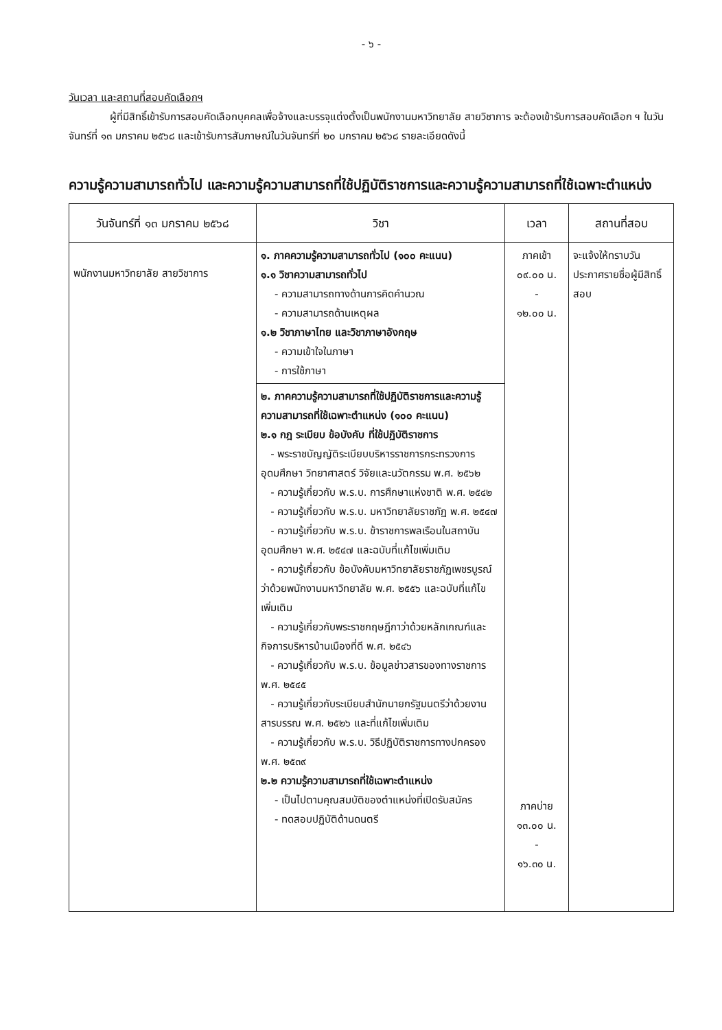- ๖ -
วันเวลา และสถานที่สอบคัดเลือกฯ
ผู้ที่มีสิทธิ์เข้ารับการสอบคัดเลือกบุคคลเพื่อจ้างและบรรจุแต่งตั้งเป็นพนักงานมหาวิทยาลัย สายวิชาการ จะต้องเข้ารับการสอบคัดเลือก ฯ ในวันจันทร์ที่ ๑๓ มกราคม ๒๕๖๘ และเข้ารับการสัมภาษณ์ในวันจันทร์ที่ ๒๐ มกราคม ๒๕๖๘ รายละเอียดดังนี้
ความรู้ความสามารถทั่วไป และความรู้ความสามารถที่ใช้ปฏิบัติราชการและความรู้ความสามารถที่ใช้เฉพาะตำแหน่ง
| วันจันทร์ที่ ๑๓ มกราคม ๒๕๖๘ | วิชา | เวลา | สถานที่สอบ |
| --- | --- | --- | --- |
| พนักงานมหาวิทยาลัย สายวิชาการ | ๑. ภาคความรู้ความสามารถทั่วไป (๑๐๐ คะแนน) ๑.๑ วิชาความสามารถทั่วไป - ความสามารถทางด้านการคิดคำนวณ - ความสามารถด้านเหตุผล ๑.๒ วิชาภาษาไทย และวิชาภาษาอังกฤษ - ความเข้าใจในภาษา - การใช้ภาษา | ภาคเช้า ๐๙.๐๐ น. - ๑๒.๐๐ น. ภาคบ่าย ๑๓.๐๐ น. - ๑๖.๓๐ น. | จะแจ้งให้ทราบวันประกาศรายชื่อผู้มีสิทธิ์สอบ |
| | ๒. ภาคความรู้ความสามารถที่ใช้ปฏิบัติราชการและความรู้ความสามารถที่ใช้เฉพาะตำแหน่ง (๑๐๐ คะแนน) ๒.๑ กฎ ระเบียบ ข้อบังคับ ที่ใช้ปฏิบัติราชการ - พระราชบัญญัติระเบียบบริหารราชการกระทรวงการอุดมศึกษา วิทยาศาสตร์ วิจัยและนวัตกรรม พ.ศ. ๒๕๖๒ - ความรู้เกี่ยวกับ พ.ร.บ. การศึกษาแห่งชาติ พ.ศ. ๒๕๔๒ - ความรู้เกี่ยวกับ พ.ร.บ. มหาวิทยาลัยราชภัฏ พ.ศ. ๒๕๔๗ - ความรู้เกี่ยวกับ พ.ร.บ. ข้าราชการพลเรือนในสถาบันอุดมศึกษา พ.ศ. ๒๕๔๗ และฉบับที่แก้ไขเพิ่มเติม - ความรู้เกี่ยวกับ ข้อบังคับมหาวิทยาลัยราชภัฏเพชรบูรณ์ ว่าด้วยพนักงานมหาวิทยาลัย พ.ศ. ๒๕๕๖ และฉบับที่แก้ไขเพิ่มเติม - ความรู้เกี่ยวกับพระราชกฤษฎีกาว่าด้วยหลักเกณฑ์และกิจการบริหารบ้านเมืองที่ดี พ.ศ. ๒๕๔๖ - ความรู้เกี่ยวกับ พ.ร.บ. ข้อมูลข่าวสารของทางราชการ พ.ศ. ๒๕๔๕ - ความรู้เกี่ยวกับระเบียบสำนักนายกรัฐมนตรีว่าด้วยงานสารบรรณ พ.ศ. ๒๕๒๖ และที่แก้ไขเพิ่มเติม - ความรู้เกี่ยวกับ พ.ร.บ. วิธีปฏิบัติราชการทางปกครอง พ.ศ. ๒๕๓๙ ๒.๒ ความรู้ความสามารถที่ใช้เฉพาะตำแหน่ง - เป็นไปตามคุณสมบัติของตำแหน่งที่เปิดรับสมัคร - ทดสอบปฏิบัติด้านดนตรี | | |